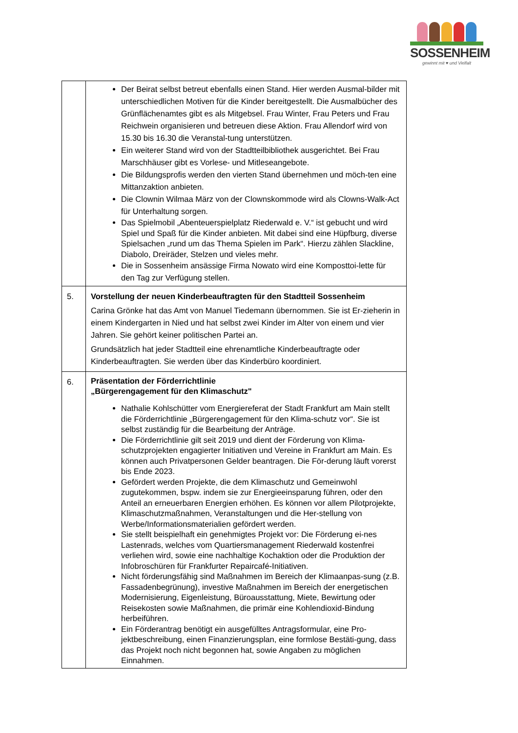SOSSENHEIM
gewinnt mit ♥ und Vielfalt
| | Der Beirat selbst betreut ebenfalls einen Stand. Hier werden Ausmal-bilder mit unterschiedlichen Motiven für die Kinder bereitgestellt. Die Ausmalbücher des Grünflächenamtes gibt es als Mitgebsel. Frau Winter, Frau Peters und Frau Reichwein organisieren und betreuen diese Aktion. Frau Allendorf wird von 15.30 bis 16.30 die Veranstal-tung unterstützen. Ein weiterer Stand wird von der Stadtteilbibliothek ausgerichtet. Bei Frau Marschhäuser gibt es Vorlese- und Mitleseangebote. Die Bildungsprofis werden den vierten Stand übernehmen und möch-ten eine Mittanzaktion anbieten. Die Clownin Wilmaa März von der Clownskommode wird als Clowns-Walk-Act für Unterhaltung sorgen. Das Spielmobil „Abenteuerspielplatz Riederwald e. V.“ ist gebucht und wird Spiel und Spaß für die Kinder anbieten. Mit dabei sind eine Hüpfburg, diverse Spielsachen „rund um das Thema Spielen im Park“. Hierzu zählen Slackline, Diabolo, Dreiräder, Stelzen und vieles mehr. Die in Sossenheim ansässige Firma Nowato wird eine Komposttoi-lette für den Tag zur Verfügung stellen. |
| 5. | Vorstellung der neuen Kinderbeauftragten für den Stadtteil Sossenheim Carina Grönke hat das Amt von Manuel Tiedemann übernommen. Sie ist Er-zieherin in einem Kindergarten in Nied und hat selbst zwei Kinder im Alter von einem und vier Jahren. Sie gehört keiner politischen Partei an. Grundsätzlich hat jeder Stadtteil eine ehrenamtliche Kinderbeauftragte oder Kinderbeauftragten. Sie werden über das Kinderbüro koordiniert. |
| 6. | Präsentation der Förderrichtlinie „Bürgerengagement für den Klimaschutz" Nathalie Kohlschütter vom Energiereferat der Stadt Frankfurt am Main stellt die Förderrichtlinie „Bürgerengagement für den Klima-schutz vor“. Sie ist selbst zuständig für die Bearbeitung der Anträge. Die Förderrichtlinie gilt seit 2019 und dient der Förderung von Klima-schutzprojekten engagierter Initiativen und Vereine in Frankfurt am Main. Es können auch Privatpersonen Gelder beantragen. Die För-derung läuft vorerst bis Ende 2023. Gefördert werden Projekte, die dem Klimaschutz und Gemeinwohl zugutekommen, bspw. indem sie zur Energieeinsparung führen, oder den Anteil an erneuerbaren Energien erhöhen. Es können vor allem Pilotprojekte, Klimaschutzmaßnahmen, Veranstaltungen und die Her-stellung von Werbe/Informationsmaterialien gefördert werden. Sie stellt beispielhaft ein genehmigtes Projekt vor: Die Förderung ei-nes Lastenrads, welches vom Quartiersmanagement Riederwald kostenfrei verliehen wird, sowie eine nachhaltige Kochaktion oder die Produktion der Infobroschüren für Frankfurter Repaircafé-Initiativen. Nicht förderungsfähig sind Maßnahmen im Bereich der Klimaanpas-sung (z.B. Fassadenbegrünung), investive Maßnahmen im Bereich der energetischen Modernisierung, Eigenleistung, Büroausstattung, Miete, Bewirtung oder Reisekosten sowie Maßnahmen, die primär eine Kohlendioxid-Bindung herbeiführen. Ein Förderantrag benötigt ein ausgefülltes Antragsformular, eine Pro-jektbeschreibung, einen Finanzierungsplan, eine formlose Bestäti-gung, dass das Projekt noch nicht begonnen hat, sowie Angaben zu möglichen Einnahmen. |